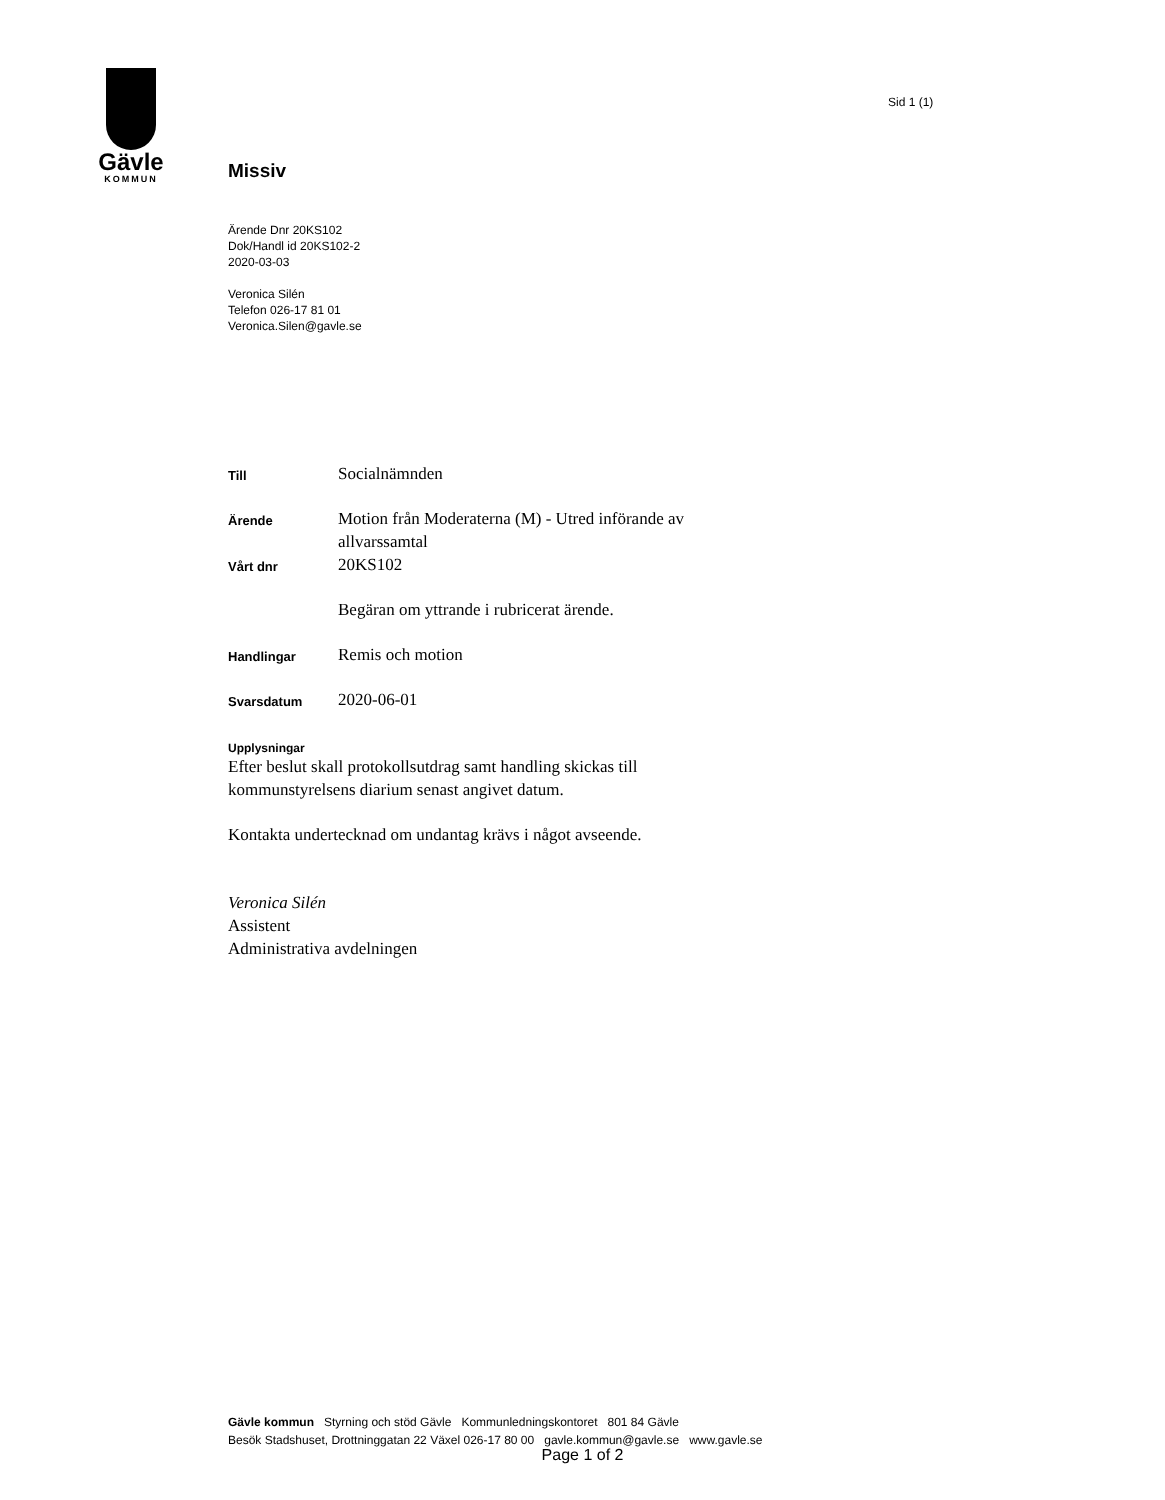Gävle
KOMMUN
Sid 1 (1)
Missiv
Ärende Dnr 20KS102
Dok/Handl id 20KS102-2
2020-03-03
Veronica Silén
Telefon 026-17 81 01
Veronica.Silen@gavle.se
Till
Socialnämnden
Ärende
Motion från Moderaterna (M) - Utred införande av allvarssamtal
Vårt dnr
20KS102
Begäran om yttrande i rubricerat ärende.
Handlingar
Remis och motion
Svarsdatum
2020-06-01
Upplysningar
Efter beslut skall protokollsutdrag samt handling skickas till
kommunstyrelsens diarium senast angivet datum.
Kontakta undertecknad om undantag krävs i något avseende.
Veronica Silén
Assistent
Administrativa avdelningen
Gävle kommun Styrning och stöd Gävle Kommunledningskontoret 801 84 Gävle
Besök Stadshuset, Drottninggatan 22 Växel 026-17 80 00 gavle.kommun@gavle.se www.gavle.se
Page 1 of 2